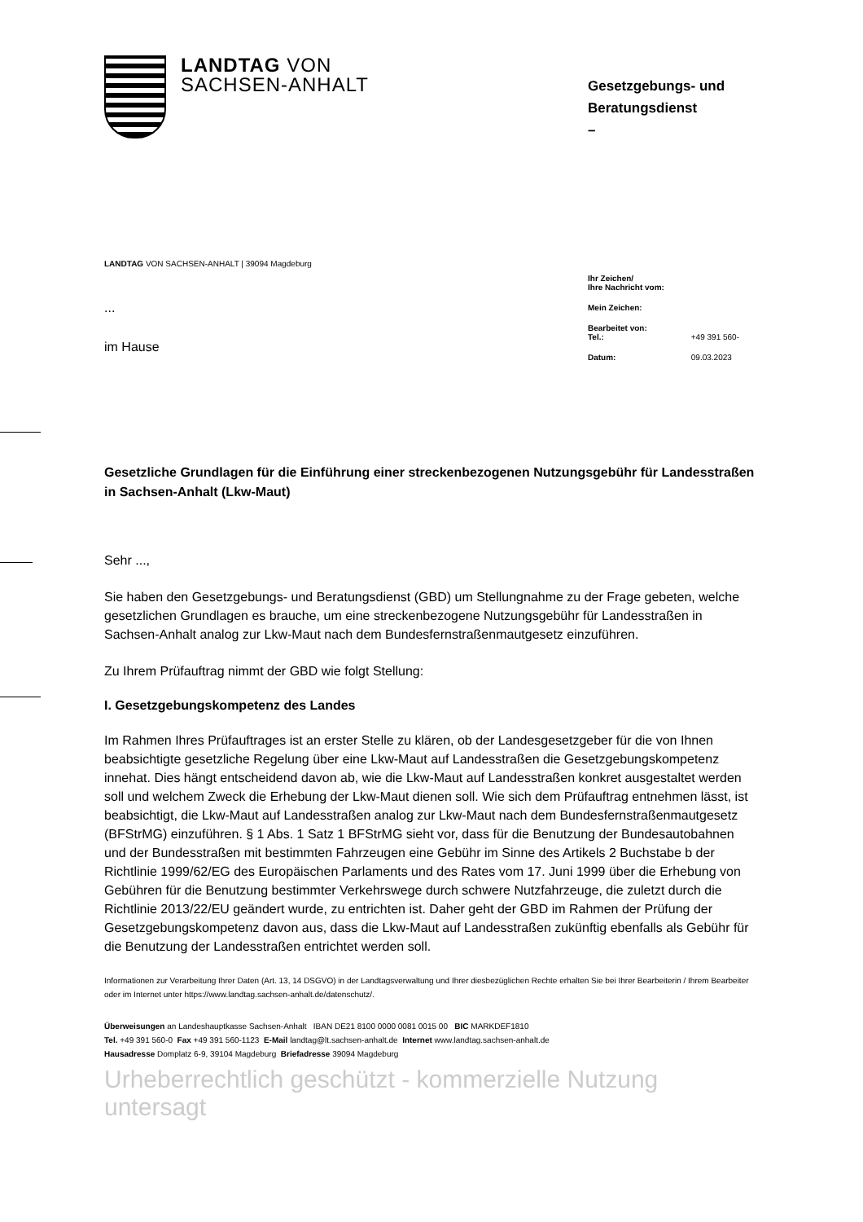LANDTAG VON
SACHSEN-ANHALT
Gesetzgebungs- und Beratungsdienst
–
LANDTAG VON SACHSEN-ANHALT | 39094 Magdeburg
...
im Hause
Ihr Zeichen/
Ihre Nachricht vom:
Mein Zeichen:
Bearbeitet von:
Tel.: +49 391 560-
Datum: 09.03.2023
Gesetzliche Grundlagen für die Einführung einer streckenbezogenen Nutzungsgebühr für Landesstraßen in Sachsen-Anhalt (Lkw-Maut)
Sehr ...,
Sie haben den Gesetzgebungs- und Beratungsdienst (GBD) um Stellungnahme zu der Frage gebeten, welche gesetzlichen Grundlagen es brauche, um eine streckenbezogene Nutzungs­gebühr für Landesstraßen in Sachsen-Anhalt analog zur Lkw-Maut nach dem Bundesfernstra­ßenmautgesetz einzuführen.
Zu Ihrem Prüfauftrag nimmt der GBD wie folgt Stellung:
I. Gesetzgebungskompetenz des Landes
Im Rahmen Ihres Prüfauftrages ist an erster Stelle zu klären, ob der Landesgesetzgeber für die von Ihnen beabsichtigte gesetzliche Regelung über eine Lkw-Maut auf Landesstraßen die Gesetzgebungskompetenz innehat. Dies hängt entscheidend davon ab, wie die Lkw-Maut auf Landesstraßen konkret ausgestaltet werden soll und welchem Zweck die Erhebung der Lkw-Maut dienen soll. Wie sich dem Prüfauftrag entnehmen lässt, ist beabsichtigt, die Lkw-Maut auf Landesstraßen analog zur Lkw-Maut nach dem Bundesfernstraßenmautgesetz (BFStrMG) einzuführen. § 1 Abs. 1 Satz 1 BFStrMG sieht vor, dass für die Benutzung der Bundesauto­bahnen und der Bundesstraßen mit bestimmten Fahrzeugen eine Gebühr im Sinne des Arti­kels 2 Buchstabe b der Richtlinie 1999/62/EG des Europäischen Parlaments und des Rates vom 17. Juni 1999 über die Erhebung von Gebühren für die Benutzung bestimmter Verkehrs­wege durch schwere Nutzfahrzeuge, die zuletzt durch die Richtlinie 2013/22/EU geändert wurde, zu entrichten ist. Daher geht der GBD im Rahmen der Prüfung der Gesetzgebungs­kompetenz davon aus, dass die Lkw-Maut auf Landesstraßen zukünftig ebenfalls als Gebühr für die Benutzung der Landesstraßen entrichtet werden soll.
Informationen zur Verarbeitung Ihrer Daten (Art. 13, 14 DSGVO) in der Landtagsverwaltung und Ihrer diesbezüglichen Rechte erhalten Sie bei Ihrer Bearbeiterin / Ihrem Bearbeiter oder im Internet unter https://www.landtag.sachsen-anhalt.de/datenschutz/.
Überweisungen an Landeshauptkasse Sachsen-Anhalt IBAN DE21 8100 0000 0081 0015 00 BIC MARKDEF1810
Tel. +49 391 560-0 Fax +49 391 560-1123 E-Mail landtag@lt.sachsen-anhalt.de Internet www.landtag.sachsen-anhalt.de
Hausadresse Domplatz 6-9, 39104 Magdeburg Briefadresse 39094 Magdeburg
Urheberrechtlich geschützt - kommerzielle Nutzung untersagt